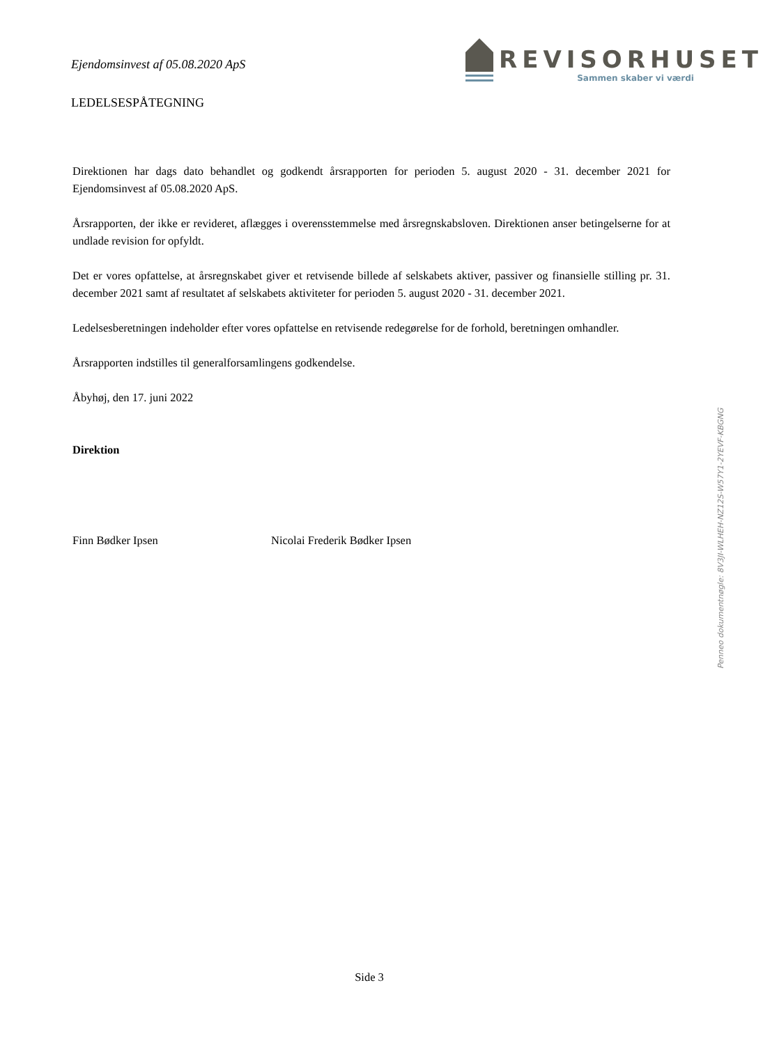Ejendomsinvest af 05.08.2020 ApS
REVISORHUSET
Sammen skaber vi værdi
LEDELSESPÅTEGNING
Direktionen har dags dato behandlet og godkendt årsrapporten for perioden 5. august 2020 - 31. december 2021 for Ejendomsinvest af 05.08.2020 ApS.
Årsrapporten, der ikke er revideret, aflægges i overensstemmelse med årsregnskabsloven. Direktionen anser betingelserne for at undlade revision for opfyldt.
Det er vores opfattelse, at årsregnskabet giver et retvisende billede af selskabets aktiver, passiver og finansielle stilling pr. 31. december 2021 samt af resultatet af selskabets aktiviteter for perioden 5. august 2020 - 31. december 2021.
Ledelsesberetningen indeholder efter vores opfattelse en retvisende redegørelse for de forhold, beretningen omhandler.
Årsrapporten indstilles til generalforsamlingens godkendelse.
Åbyhøj, den 17. juni 2022
Direktion
Finn Bødker Ipsen Nicolai Frederik Bødker Ipsen
Side 3
Penneo dokumentnøgle: 8V3JI-WLHEH-NZ12S-W57Y1-2YEVF-KBGNG